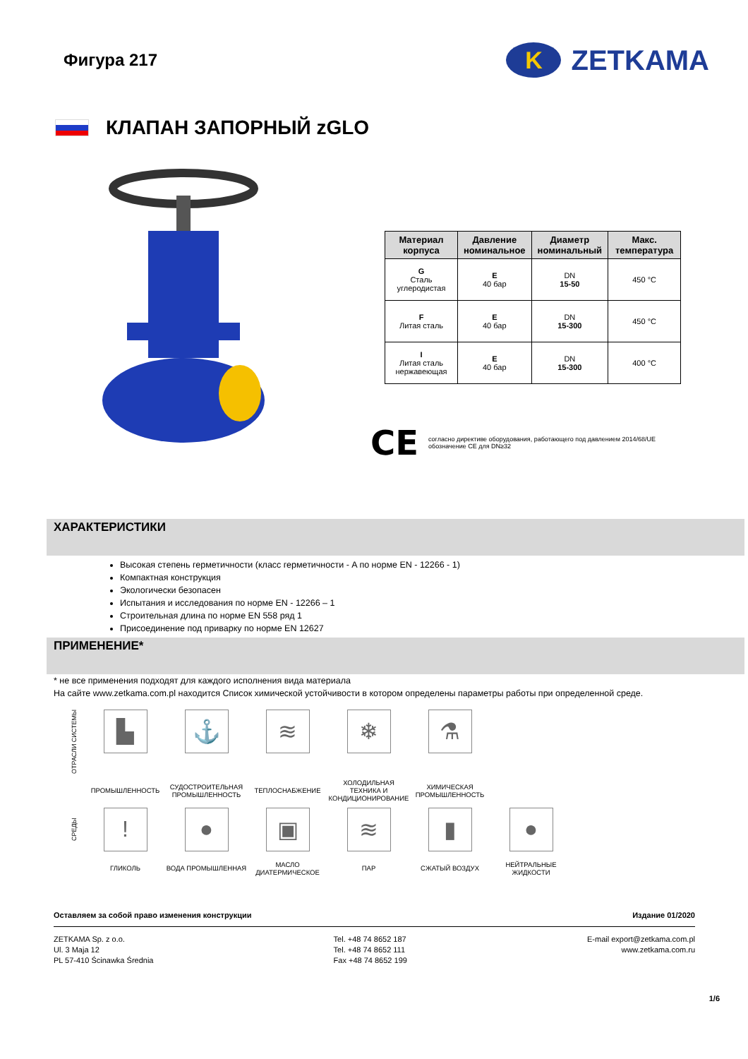Фигура 217
K ZETKAMA
КЛАПАН ЗАПОРНЫЙ zGLO
| Материал корпуса | Давление номинальное | Диаметр номинальный | Макс. температура |
| --- | --- | --- | --- |
| G Сталь углеродистая | E 40 бар | DN 15-50 | 450 °C |
| F Литая сталь | E 40 бар | DN 15-300 | 450 °C |
| I Литая сталь нержавеющая | E 40 бар | DN 15-300 | 400 °C |
CE
согласно директиве оборудования, работающего под давлением 2014/68/UE
обозначение CE для DN≥32
ХАРАКТЕРИСТИКИ
Высокая степень герметичности (класс герметичности - A по норме EN - 12266 - 1)
Компактная конструкция
Экологически безопасен
Испытания и исследования по норме EN - 12266 – 1
Строительная длина по норме EN 558 ряд 1
Присоединение под приварку по норме EN 12627
ПРИМЕНЕНИЕ*
* не все применения подходят для каждого исполнения вида материала
На сайте www.zetkama.com.pl находится Список химической устойчивости в котором определены параметры работы при определенной среде.
ОТРАСЛИ СИСТЕМЫ
▙
⚓
≋
❄
⚗
ПРОМЫШЛЕННОСТЬ
СУДОСТРОИТЕЛЬНАЯ ПРОМЫШЛЕННОСТЬ
ТЕПЛОСНАБЖЕНИЕ
ХОЛОДИЛЬНАЯ ТЕХНИКА И КОНДИЦИОНИРОВАНИЕ
ХИМИЧЕСКАЯ ПРОМЫШЛЕННОСТЬ
СРЕДЫ
!
●
▣
≋
▮
●
ГЛИКОЛЬ
ВОДА ПРОМЫШЛЕННАЯ
МАСЛО ДИАТЕРМИЧЕСКОЕ
ПАР
СЖАТЫЙ ВОЗДУХ
НЕЙТРАЛЬНЫЕ ЖИДКОСТИ
Оставляем за собой право изменения конструкции Издание 01/2020
ZETKAMA Sp. z o.o.
Ul. 3 Maja 12
PL 57-410 Ścinawka Średnia
Tel. +48 74 8652 187
Tel. +48 74 8652 111
Fax +48 74 8652 199
E-mail export@zetkama.com.pl
www.zetkama.com.ru
1/6